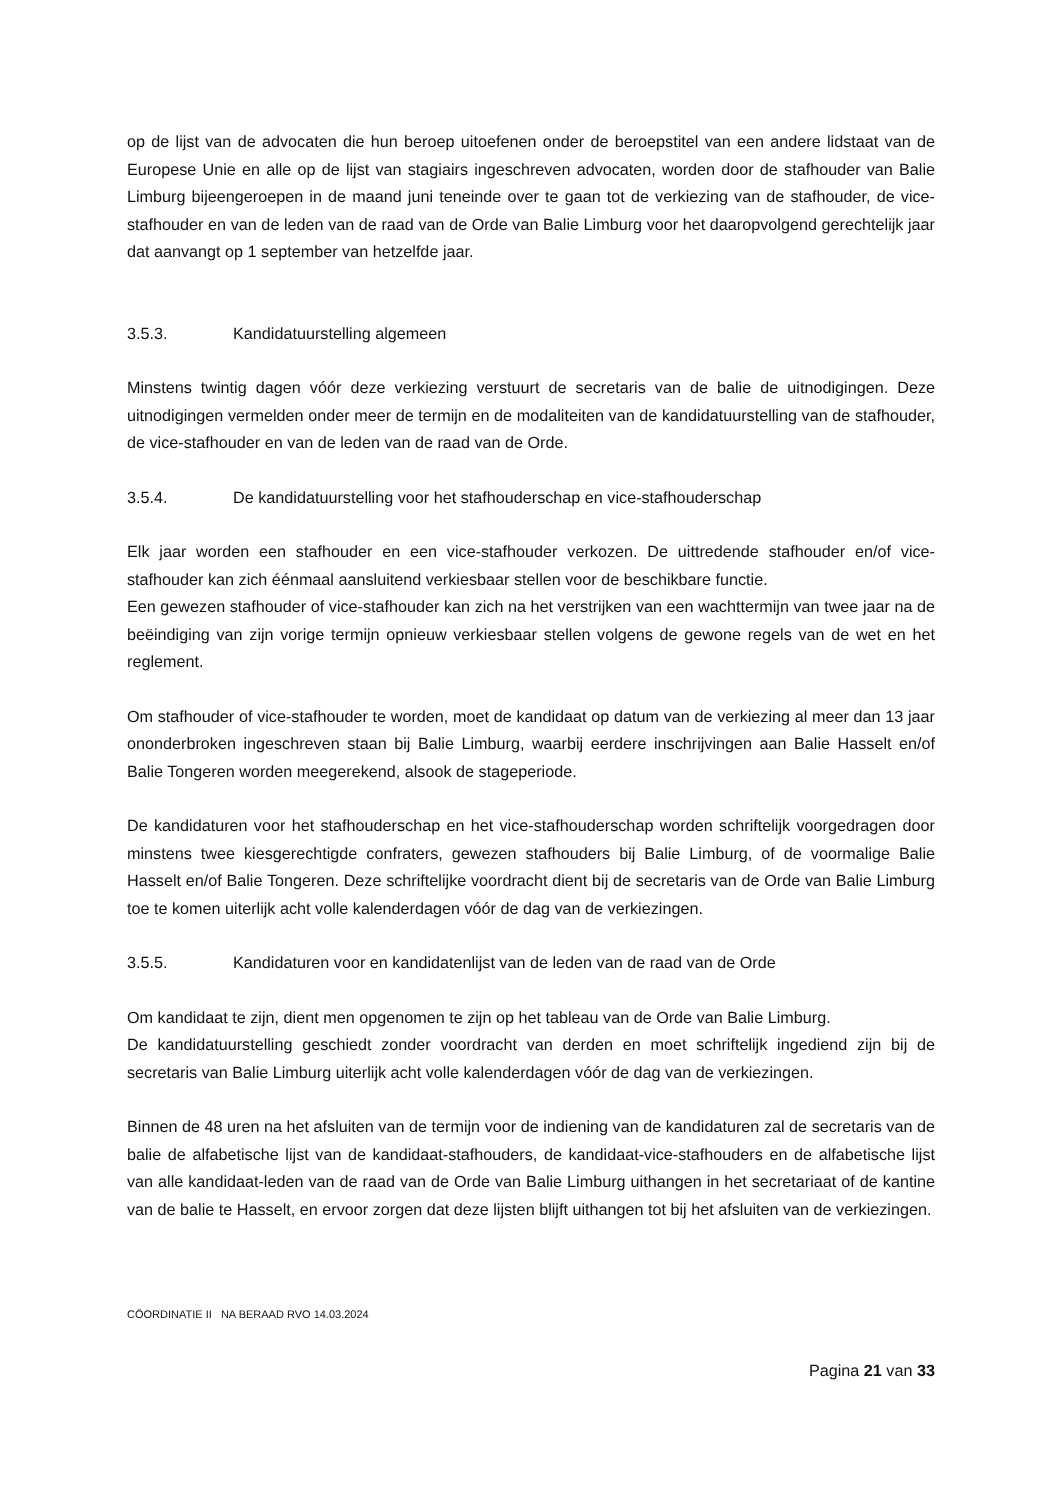op de lijst van de advocaten die hun beroep uitoefenen onder de beroepstitel van een andere lidstaat van de Europese Unie en alle op de lijst van stagiairs ingeschreven advocaten, worden door de stafhouder van Balie Limburg bijeengeroepen in de maand juni teneinde over te gaan tot de verkiezing van de stafhouder, de vice-stafhouder en van de leden van de raad van de Orde van Balie Limburg voor het daaropvolgend gerechtelijk jaar dat aanvangt op 1 september van hetzelfde jaar.
3.5.3. Kandidatuurstelling algemeen
Minstens twintig dagen vóór deze verkiezing verstuurt de secretaris van de balie de uitnodigingen. Deze uitnodigingen vermelden onder meer de termijn en de modaliteiten van de kandidatuurstelling van de stafhouder, de vice-stafhouder en van de leden van de raad van de Orde.
3.5.4. De kandidatuurstelling voor het stafhouderschap en vice-stafhouderschap
Elk jaar worden een stafhouder en een vice-stafhouder verkozen. De uittredende stafhouder en/of vice-stafhouder kan zich éénmaal aansluitend verkiesbaar stellen voor de beschikbare functie.
Een gewezen stafhouder of vice-stafhouder kan zich na het verstrijken van een wachttermijn van twee jaar na de beëindiging van zijn vorige termijn opnieuw verkiesbaar stellen volgens de gewone regels van de wet en het reglement.
Om stafhouder of vice-stafhouder te worden, moet de kandidaat op datum van de verkiezing al meer dan 13 jaar ononderbroken ingeschreven staan bij Balie Limburg, waarbij eerdere inschrijvingen aan Balie Hasselt en/of Balie Tongeren worden meegerekend, alsook de stageperiode.
De kandidaturen voor het stafhouderschap en het vice-stafhouderschap worden schriftelijk voorgedragen door minstens twee kiesgerechtigde confraters, gewezen stafhouders bij Balie Limburg, of de voormalige Balie Hasselt en/of Balie Tongeren. Deze schriftelijke voordracht dient bij de secretaris van de Orde van Balie Limburg toe te komen uiterlijk acht volle kalenderdagen vóór de dag van de verkiezingen.
3.5.5. Kandidaturen voor en kandidatenlijst van de leden van de raad van de Orde
Om kandidaat te zijn, dient men opgenomen te zijn op het tableau van de Orde van Balie Limburg.
De kandidatuurstelling geschiedt zonder voordracht van derden en moet schriftelijk ingediend zijn bij de secretaris van Balie Limburg uiterlijk acht volle kalenderdagen vóór de dag van de verkiezingen.
Binnen de 48 uren na het afsluiten van de termijn voor de indiening van de kandidaturen zal de secretaris van de balie de alfabetische lijst van de kandidaat-stafhouders, de kandidaat-vice-stafhouders en de alfabetische lijst van alle kandidaat-leden van de raad van de Orde van Balie Limburg uithangen in het secretariaat of de kantine van de balie te Hasselt, en ervoor zorgen dat deze lijsten blijft uithangen tot bij het afsluiten van de verkiezingen.
CÖORDINATIE II NA BERAAD RVO 14.03.2024
Pagina 21 van 33